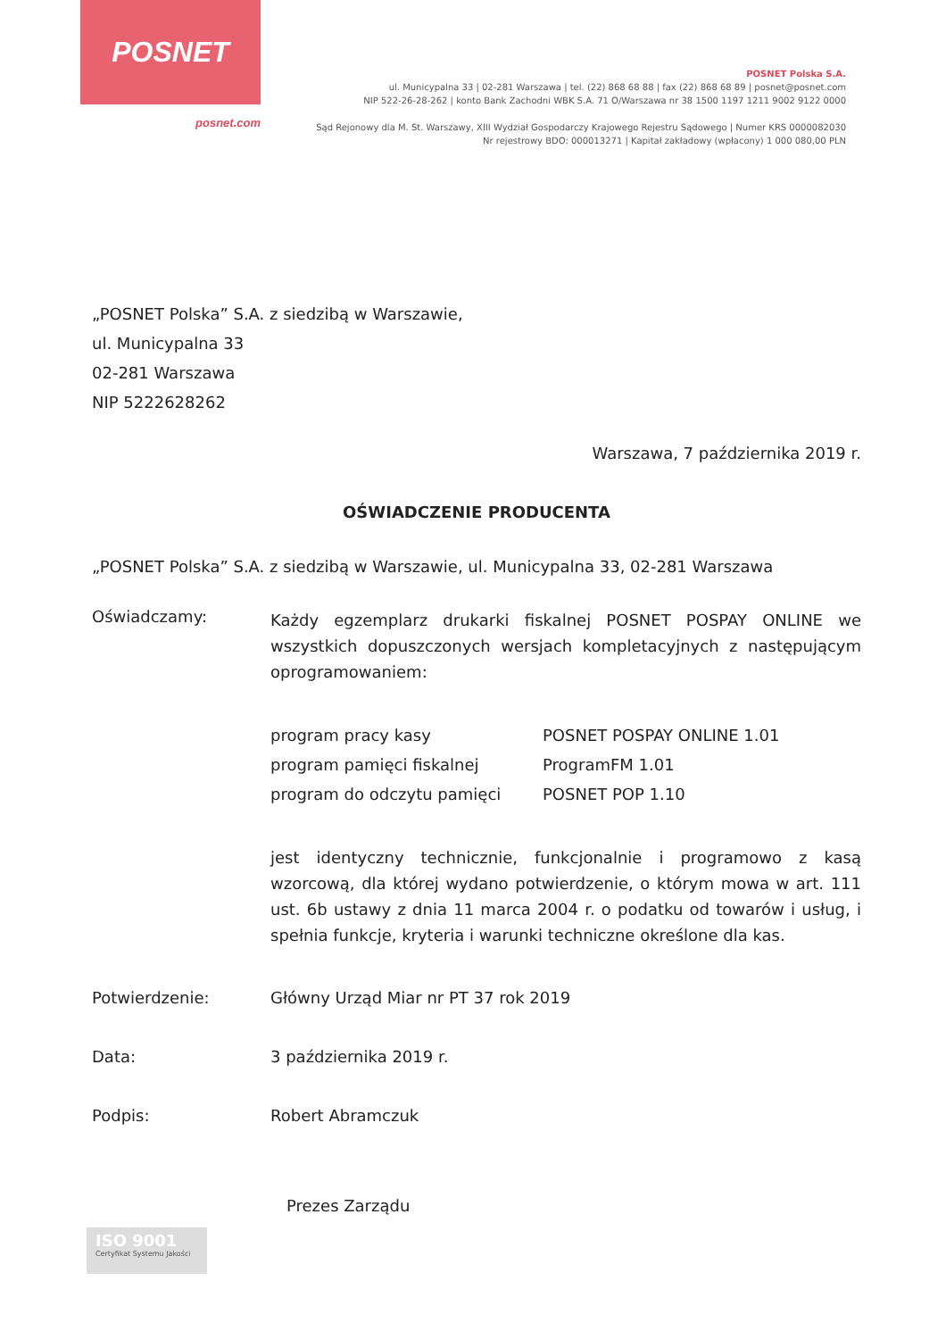POSNET
posnet.com
POSNET Polska S.A.
ul. Municypalna 33 | 02-281 Warszawa | tel. (22) 868 68 88 | fax (22) 868 68 89 | posnet@posnet.com
NIP 522-26-28-262 | konto Bank Zachodni WBK S.A. 71 O/Warszawa nr 38 1500 1197 1211 9002 9122 0000
Sąd Rejonowy dla M. St. Warszawy, XIII Wydział Gospodarczy Krajowego Rejestru Sądowego | Numer KRS 0000082030
Nr rejestrowy BDO: 000013271 | Kapitał zakładowy (wpłacony) 1 000 080,00 PLN
„POSNET Polska” S.A. z siedzibą w Warszawie,
ul. Municypalna 33
02-281 Warszawa
NIP 5222628262
Warszawa, 7 października 2019 r.
OŚWIADCZENIE PRODUCENTA
„POSNET Polska” S.A. z siedzibą w Warszawie, ul. Municypalna 33, 02-281 Warszawa
Oświadczamy:
Każdy egzemplarz drukarki fiskalnej POSNET POSPAY ONLINE we wszystkich dopuszczonych wersjach kompletacyjnych z następującym oprogramowaniem:
program pracy kasy POSNET POSPAY ONLINE 1.01 program pamięci fiskalnej ProgramFM 1.01 program do odczytu pamięci POSNET POP 1.10
jest identyczny technicznie, funkcjonalnie i programowo z kasą wzorcową, dla której wydano potwierdzenie, o którym mowa w art. 111 ust. 6b ustawy z dnia 11 marca 2004 r. o podatku od towarów i usług, i spełnia funkcje, kryteria i warunki techniczne określone dla kas.
Potwierdzenie: Główny Urząd Miar nr PT 37 rok 2019
Data: 3 października 2019 r.
Podpis: Robert Abramczuk
Prezes Zarządu
ISO 9001
Certyfikat Systemu Jakości